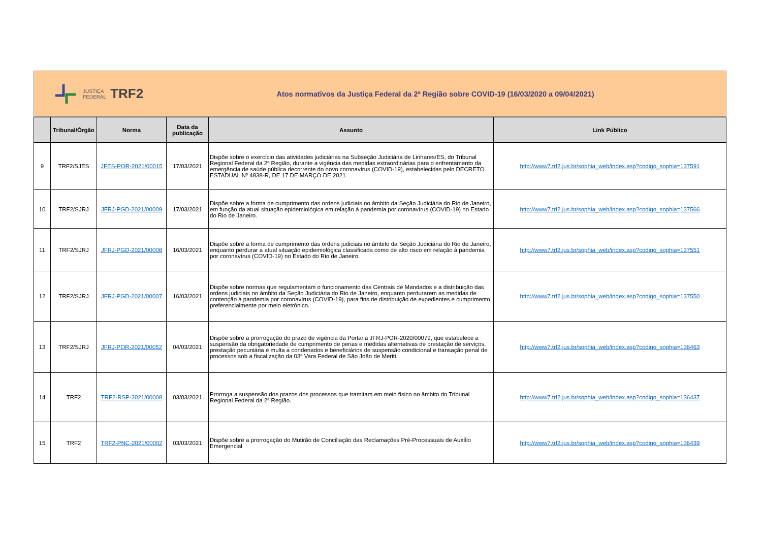JUSTIÇA
FEDERAL
TRF2
Atos normativos da Justiça Federal da 2ª Região sobre COVID-19 (16/03/2020 a 09/04/2021)
| | Tribunal/Órgão | Norma | Data da publicação | Assunto | Link Público |
| --- | --- | --- | --- | --- | --- |
| 9 | TRF2/SJES | JFES-POR-2021/00015 | 17/03/2021 | Dispõe sobre o exercício das atividades judiciárias na Subseção Judiciária de Linhares/ES, do Tribunal Regional Federal da 2ª Região, durante a vigência das medidas extraordinárias para o enfrentamento da emergência de saúde pública decorrente do novo coronavírus (COVID-19), estabelecidas pelo DECRETO ESTADUAL Nº 4838-R, DE 17 DE MARÇO DE 2021. | http://www7.trf2.jus.br/sophia_web/index.asp?codigo_sophia=137591 |
| 10 | TRF2/SJRJ | JFRJ-PGD-2021/00009 | 17/03/2021 | Dispõe sobre a forma de cumprimento das ordens judiciais no âmbito da Seção Judiciária do Rio de Janeiro, em função da atual situação epidemiológica em relação à pandemia por coronavírus (COVID-19) no Estado do Rio de Janeiro. | http://www7.trf2.jus.br/sophia_web/index.asp?codigo_sophia=137566 |
| 11 | TRF2/SJRJ | JFRJ-PGD-2021/00008 | 16/03/2021 | Dispõe sobre a forma de cumprimento das ordens judiciais no âmbito da Seção Judiciária do Rio de Janeiro, enquanto perdurar a atual situação epidemiológica classificada como de alto risco em relação à pandemia por coronavírus (COVID-19) no Estado do Rio de Janeiro. | http://www7.trf2.jus.br/sophia_web/index.asp?codigo_sophia=137551 |
| 12 | TRF2/SJRJ | JFRJ-PGD-2021/00007 | 16/03/2021 | Dispõe sobre normas que regulamentam o funcionamento das Centrais de Mandados e a distribuição das ordens judiciais no âmbito da Seção Judiciária do Rio de Janeiro, enquanto perdurarem as medidas de contenção à pandemia por coronavírus (COVID-19), para fins de distribuição de expedientes e cumprimento, preferencialmente por meio eletrônico. | http://www7.trf2.jus.br/sophia_web/index.asp?codigo_sophia=137550 |
| 13 | TRF2/SJRJ | JFRJ-POR-2021/00052 | 04/03/2021 | Dispõe sobre a prorrogação do prazo de vigência da Portaria JFRJ-POR-2020/00079, que estabelece a suspensão da obrigatoriedade de cumprimento de penas e medidas alternativas de prestação de serviços, prestação pecuniária e multa a condenados e beneficiários de suspensão condicional e transação penal de processos sob a fiscalização da 03ª Vara Federal de São João de Meriti. | http://www7.trf2.jus.br/sophia_web/index.asp?codigo_sophia=136463 |
| 14 | TRF2 | TRF2-RSP-2021/00008 | 03/03/2021 | Prorroga a suspensão dos prazos dos processos que tramitam em meio físico no âmbito do Tribunal Regional Federal da 2ª Região. | http://www7.trf2.jus.br/sophia_web/index.asp?codigo_sophia=136437 |
| 15 | TRF2 | TRF2-PNC-2021/00002 | 03/03/2021 | Dispõe sobre a prorrogação do Mutirão de Conciliação das Reclamações Pré-Processuais de Auxílio Emergencial | http://www7.trf2.jus.br/sophia_web/index.asp?codigo_sophia=136439 |